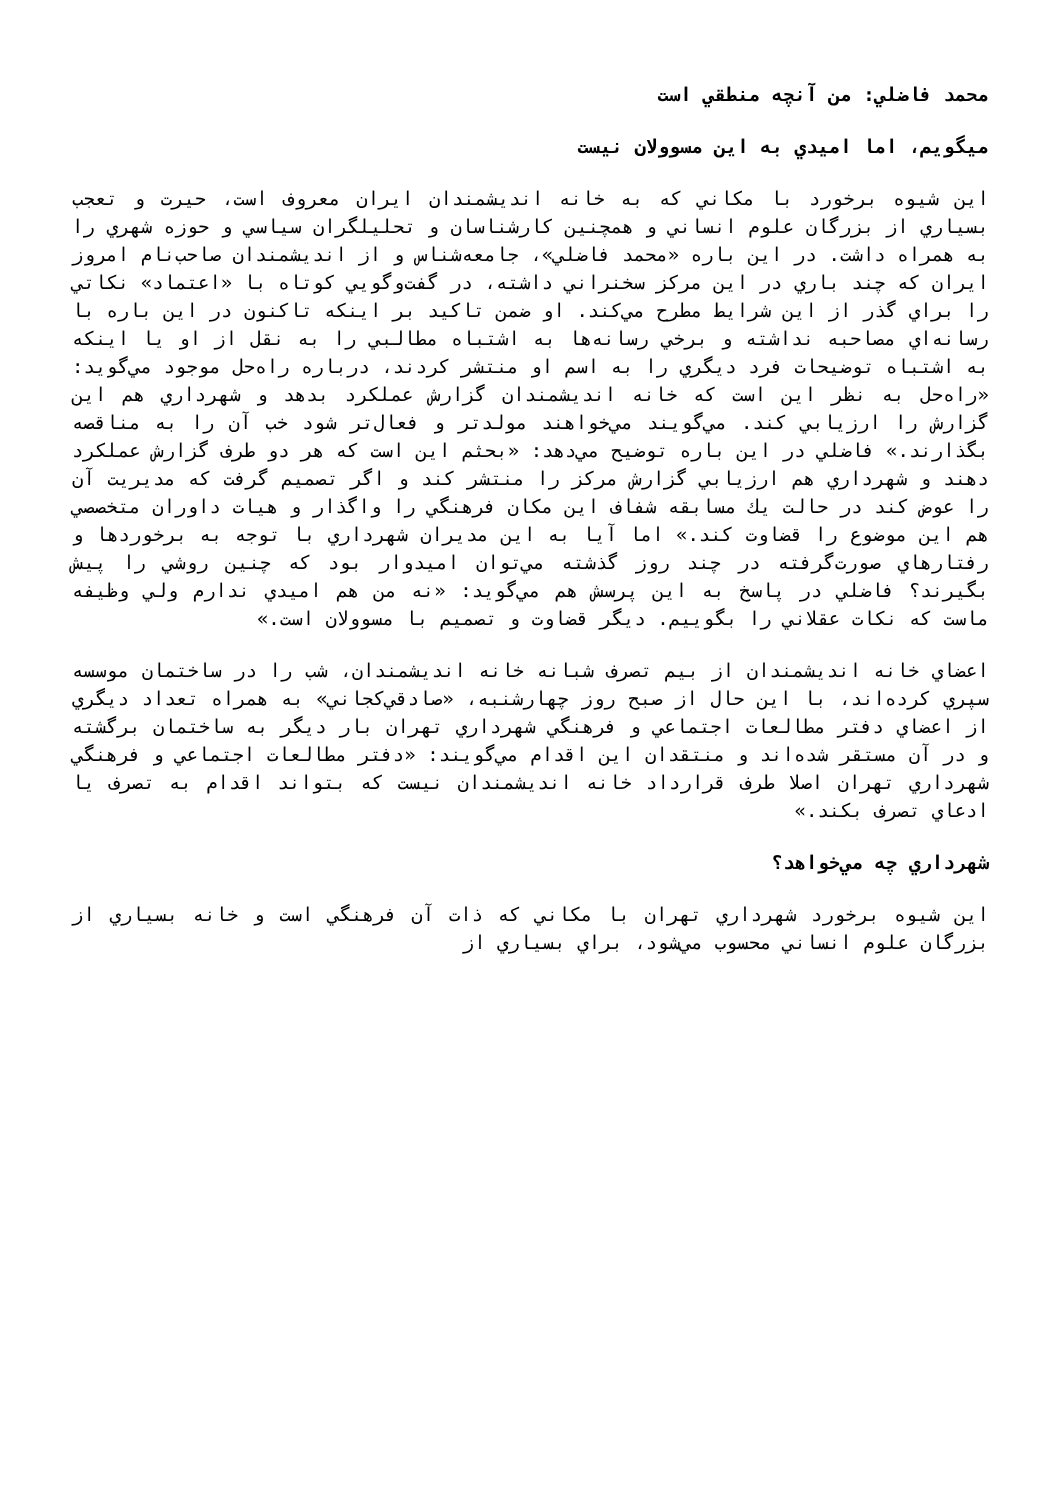محمد فاضلي: من آنچه منطقي است
ميگويم، اما اميدي به اين مسوولان نيست
اين شيوه برخورد با مكاني كه به خانه انديشمندان ايران معروف است، حيرت و تعجب بسياري از بزرگان علوم انساني و همچنين كارشناسان و تحليلگران سياسي و حوزه شهري را به همراه داشت. در اين باره «محمد فاضلي»، جامعه‌شناس و از انديشمندان صاحب‌نام امروز ايران كه چند باري در اين مركز سخنراني داشته، در گفت‌وگويي كوتاه با «اعتماد» نكاتي را براي گذر از اين شرايط مطرح مي‌كند. او ضمن تاكيد بر اينكه تاكنون در اين باره با رسانه‌اي مصاحبه نداشته و برخي رسانه‌ها به اشتباه مطالبي را به نقل از او يا اينكه به اشتباه توضيحات فرد ديگري را به اسم او منتشر كردند، درباره راه‌حل موجود مي‌گويد: «راه‌حل به نظر اين است كه خانه انديشمندان گزارش عملكرد بدهد و شهرداري هم اين گزارش را ارزيابي كند. مي‌گويند مي‌خواهند مولدتر و فعال‌تر شود خب آن را به مناقصه بگذارند.» فاضلي در اين باره توضيح مي‌دهد: «بحثم اين است كه هر دو طرف گزارش عملكرد دهند و شهرداري هم ارزيابي گزارش مركز را منتشر كند و اگر تصميم گرفت كه مديريت آن را عوض كند در حالت يك مسابقه شفاف اين مكان فرهنگي را واگذار و هيات داوران متخصصي هم اين موضوع را قضاوت كند.» اما آيا به اين مديران شهرداري با توجه به برخوردها و رفتارهاي صورت‌گرفته در چند روز گذشته مي‌توان اميدوار بود كه چنين روشي را پيش بگيرند؟ فاضلي در پاسخ به اين پرسش هم مي‌گويد: «نه من هم اميدي ندارم ولي وظيفه ماست كه نكات عقلاني را بگوييم. ديگر قضاوت و تصميم با مسوولان است.»
اعضاي خانه انديشمندان از بيم تصرف شبانه خانه انديشمندان، شب را در ساختمان موسسه سپري كرده‌اند، با اين حال از صبح روز چهارشنبه، «صادقي‌كجاني» به همراه تعداد ديگري از اعضاي دفتر مطالعات اجتماعي و فرهنگي شهرداري تهران بار ديگر به ساختمان برگشته و در آن مستقر شده‌اند و منتقدان اين اقدام مي‌گويند: «دفتر مطالعات اجتماعي و فرهنگي شهرداري تهران اصلا طرف قرارداد خانه انديشمندان نيست كه بتواند اقدام به تصرف يا ادعاي تصرف بكند.»
شهرداري چه مي‌خواهد؟
اين شيوه برخورد شهرداري تهران با مكاني كه ذات آن فرهنگي است و خانه بسياري از بزرگان علوم انساني محسوب مي‌شود، براي بسياري از